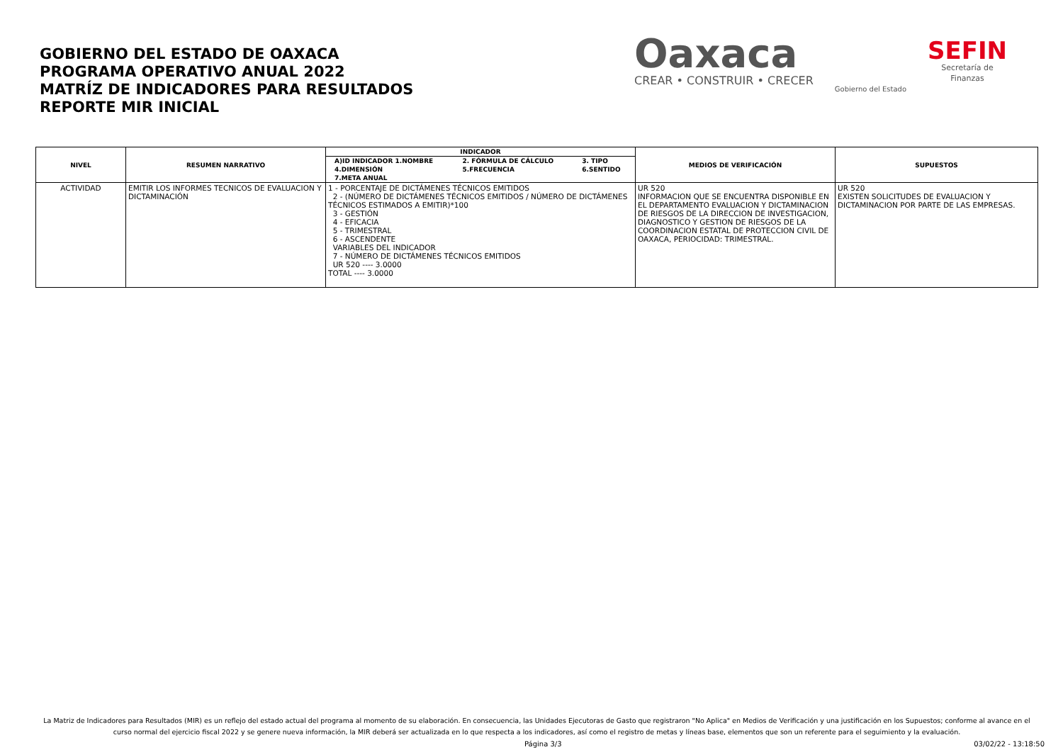GOBIERNO DEL ESTADO DE OAXACA
PROGRAMA OPERATIVO ANUAL 2022
MATRÍZ DE INDICADORES PARA RESULTADOS
REPORTE MIR INICIAL
Oaxaca
CREAR • CONSTRUIR • CRECER
Gobierno del Estado
SEFIN
Secretaría de
Finanzas
| NIVEL | RESUMEN NARRATIVO | INDICADOR | MEDIOS DE VERIFICACIÓN | SUPUESTOS |
| --- | --- | --- | --- | --- |
| | | / A)ID INDICADOR 1.NOMBRE / 2. FÓRMULA DE CÁLCULO / 3. TIPO / / 4.DIMENSIÓN / 5.FRECUENCIA / 6.SENTIDO / / 7.META ANUAL / / / | | |
| ACTIVIDAD | EMITIR LOS INFORMES TECNICOS DE EVALUACION Y DICTAMINACIÓN | 1 - PORCENTAJE DE DICTÁMENES TÉCNICOS EMITIDOS 2 - (NÚMERO DE DICTÁMENES TÉCNICOS EMITIDOS / NÚMERO DE DICTÁMENES TÉCNICOS ESTIMADOS A EMITIR)*100 3 - GESTIÓN 4 - EFICACIA 5 - TRIMESTRAL 6 - ASCENDENTE VARIABLES DEL INDICADOR 7 - NÚMERO DE DICTÁMENES TÉCNICOS EMITIDOS UR 520 ---- 3.0000 TOTAL ---- 3.0000 | UR 520 INFORMACION QUE SE ENCUENTRA DISPONIBLE EN EL DEPARTAMENTO EVALUACION Y DICTAMINACION DE RIESGOS DE LA DIRECCION DE INVESTIGACION, DIAGNOSTICO Y GESTION DE RIESGOS DE LA COORDINACION ESTATAL DE PROTECCION CIVIL DE OAXACA, PERIOCIDAD: TRIMESTRAL. | UR 520 EXISTEN SOLICITUDES DE EVALUACION Y DICTAMINACION POR PARTE DE LAS EMPRESAS. |
La Matriz de Indicadores para Resultados (MIR) es un reflejo del estado actual del programa al momento de su elaboración. En consecuencia, las Unidades Ejecutoras de Gasto que registraron "No Aplica" en Medios de Verificación y una justificación en los Supuestos; conforme al avance en el curso normal del ejercicio fiscal 2022 y se genere nueva información, la MIR deberá ser actualizada en lo que respecta a los indicadores, así como el registro de metas y líneas base, elementos que son un referente para el seguimiento y la evaluación.
Página 3/3 03/02/22 - 13:18:50